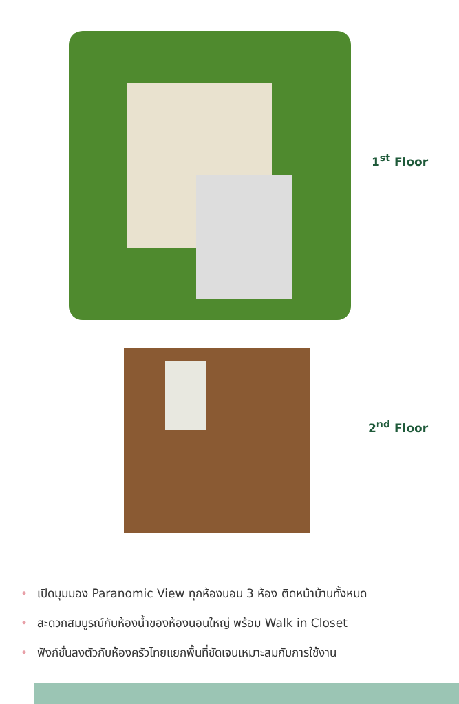1<sup>st</sup> Floor
2<sup>nd</sup> Floor
• เปิดมุมมอง Paranomic View ทุกห้องนอน 3 ห้อง ติดหน้าบ้านทั้งหมด
• สะดวกสมบูรณ์กับห้องน้ำของห้องนอนใหญ่ พร้อม Walk in Closet
• ฟังก์ชั่นลงตัวกับห้องครัวไทยแยกพื้นที่ชัดเจนเหมาะสมกับการใช้งาน